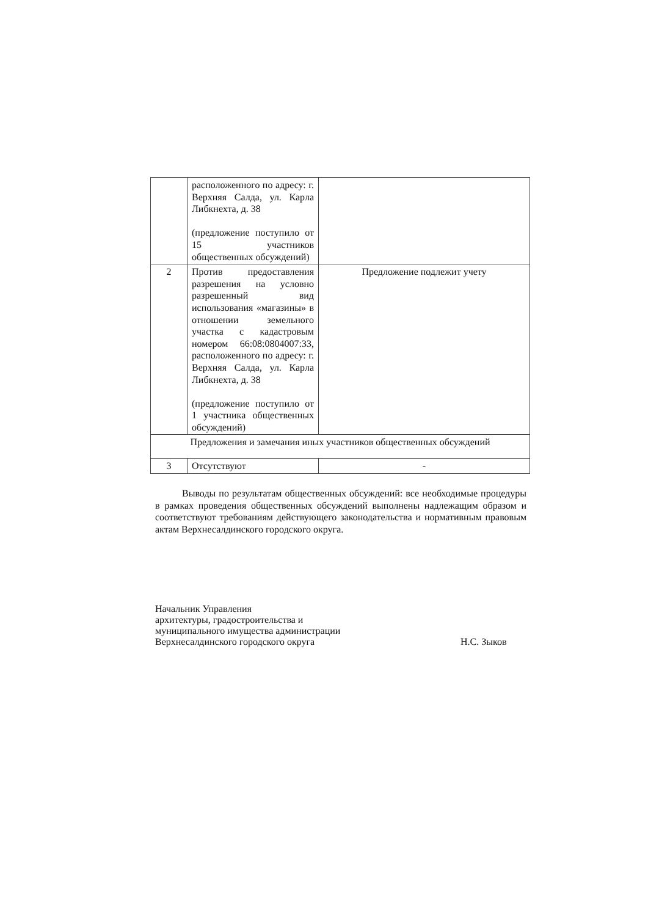| | расположенного по адресу: г. Верхняя Салда, ул. Карла Либкнехта, д. 38 (предложение поступило от 15 участников общественных обсуждений) | |
| 2 | Против предоставления разрешения на условно разрешенный вид использования «магазины» в отношении земельного участка с кадастровым номером 66:08:0804007:33, расположенного по адресу: г. Верхняя Салда, ул. Карла Либкнехта, д. 38 (предложение поступило от 1 участника общественных обсуждений) | Предложение подлежит учету |
| Предложения и замечания иных участников общественных обсуждений | | |
| 3 | Отсутствуют | - |
Выводы по результатам общественных обсуждений: все необходимые процедуры в рамках проведения общественных обсуждений выполнены надлежащим образом и соответствуют требованиям действующего законодательства и нормативным правовым актам Верхнесалдинского городского округа.
Начальник Управления
архитектуры, градостроительства и
муниципального имущества администрации
Верхнесалдинского городского округа
Н.С. Зыков